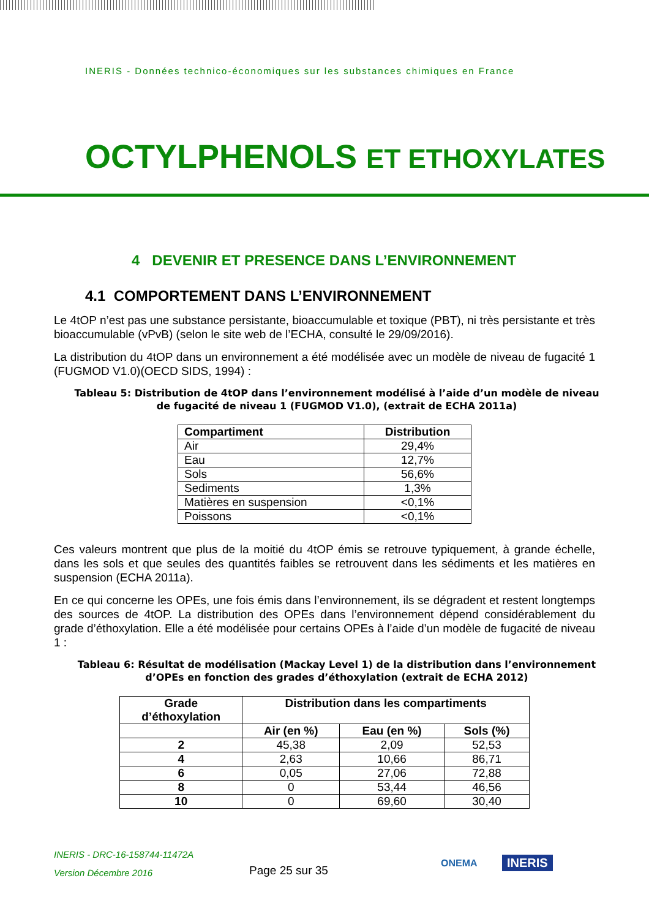INERIS - Données technico-économiques sur les substances chimiques en France
OCTYLPHENOLS ET ETHOXYLATES
4 DEVENIR ET PRESENCE DANS L’ENVIRONNEMENT
4.1 COMPORTEMENT DANS L’ENVIRONNEMENT
Le 4tOP n’est pas une substance persistante, bioaccumulable et toxique (PBT), ni très persistante et très bioaccumulable (vPvB) (selon le site web de l’ECHA, consulté le 29/09/2016).
La distribution du 4tOP dans un environnement a été modélisée avec un modèle de niveau de fugacité 1 (FUGMOD V1.0)(OECD SIDS, 1994) :
Tableau 5: Distribution de 4tOP dans l’environnement modélisé à l’aide d’un modèle de niveau de fugacité de niveau 1 (FUGMOD V1.0), (extrait de ECHA 2011a)
| Compartiment | Distribution |
| --- | --- |
| Air | 29,4% |
| Eau | 12,7% |
| Sols | 56,6% |
| Sediments | 1,3% |
| Matières en suspension | <0,1% |
| Poissons | <0,1% |
Ces valeurs montrent que plus de la moitié du 4tOP émis se retrouve typiquement, à grande échelle, dans les sols et que seules des quantités faibles se retrouvent dans les sédiments et les matières en suspension (ECHA 2011a).
En ce qui concerne les OPEs, une fois émis dans l’environnement, ils se dégradent et restent longtemps des sources de 4tOP. La distribution des OPEs dans l’environnement dépend considérablement du grade d’éthoxylation. Elle a été modélisée pour certains OPEs à l’aide d’un modèle de fugacité de niveau 1 :
Tableau 6: Résultat de modélisation (Mackay Level 1) de la distribution dans l’environnement d’OPEs en fonction des grades d’éthoxylation (extrait de ECHA 2012)
| Grade d’éthoxylation | Distribution dans les compartiments | | |
| --- | --- | --- | --- |
| | Air (en %) | Eau (en %) | Sols (%) |
| 2 | 45,38 | 2,09 | 52,53 |
| 4 | 2,63 | 10,66 | 86,71 |
| 6 | 0,05 | 27,06 | 72,88 |
| 8 | 0 | 53,44 | 46,56 |
| 10 | 0 | 69,60 | 30,40 |
INERIS - DRC-16-158744-11472A
Version Décembre 2016
Page 25 sur 35
ONEMA INERIS